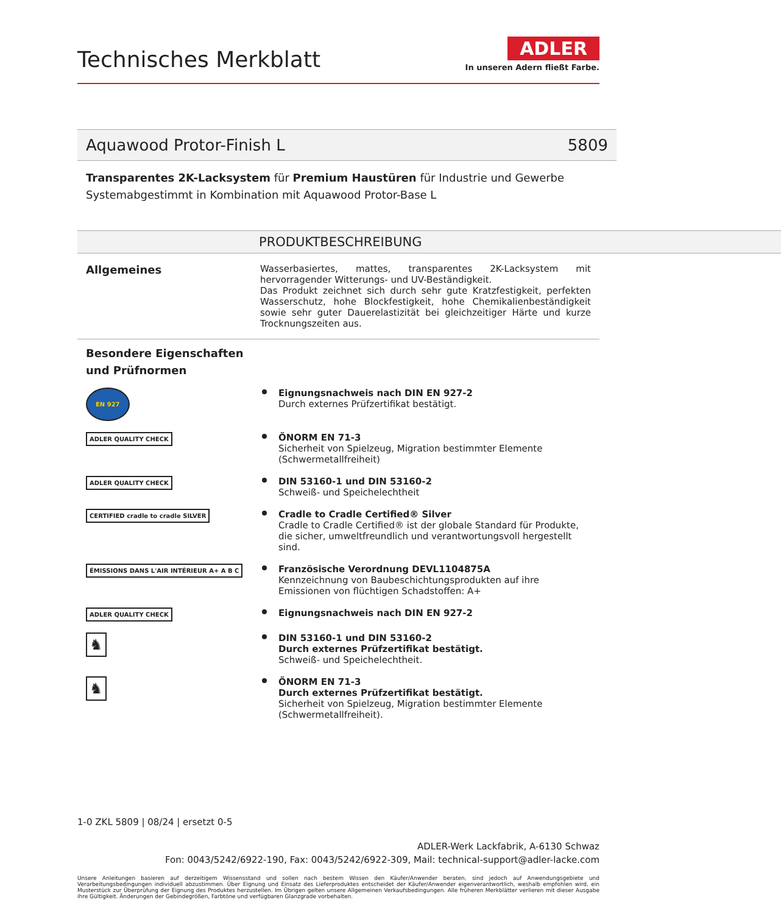Technisches Merkblatt
ADLER
In unseren Adern fließt Farbe.
Aquawood Protor-Finish L 5809
Transparentes 2K-Lacksystem für Premium Haustüren für Industrie und Gewerbe
Systemabgestimmt in Kombination mit Aquawood Protor-Base L
PRODUKTBESCHREIBUNG
Allgemeines
Wasserbasiertes, mattes, transparentes 2K-Lacksystem mit hervorragender Witterungs- und UV-Beständigkeit.
Das Produkt zeichnet sich durch sehr gute Kratzfestigkeit, perfekten Wasserschutz, hohe Blockfestigkeit, hohe Chemikalienbeständigkeit sowie sehr guter Dauerelastizität bei gleichzeitiger Härte und kurze Trocknungszeiten aus.
Besondere Eigenschaften und Prüfnormen
EN 927
Eignungsnachweis nach DIN EN 927-2
Durch externes Prüfzertifikat bestätigt.
ADLER QUALITY CHECK
ÖNORM EN 71-3
Sicherheit von Spielzeug, Migration bestimmter Elemente (Schwermetallfreiheit)
ADLER QUALITY CHECK
DIN 53160-1 und DIN 53160-2
Schweiß- und Speichelechtheit
CERTIFIED cradle to cradle SILVER
Cradle to Cradle Certified® Silver
Cradle to Cradle Certified® ist der globale Standard für Produkte, die sicher, umweltfreundlich und verantwortungsvoll hergestellt sind.
ÉMISSIONS DANS L'AIR INTÉRIEUR A+ A B C
Französische Verordnung DEVL1104875A
Kennzeichnung von Baubeschichtungsprodukten auf ihre Emissionen von flüchtigen Schadstoffen: A+
ADLER QUALITY CHECK
Eignungsnachweis nach DIN EN 927-2
♞
DIN 53160-1 und DIN 53160-2
Durch externes Prüfzertifikat bestätigt.
Schweiß- und Speichelechtheit.
♞
ÖNORM EN 71-3
Durch externes Prüfzertifikat bestätigt.
Sicherheit von Spielzeug, Migration bestimmter Elemente (Schwermetallfreiheit).
1-0 ZKL 5809 | 08/24 | ersetzt 0-5
ADLER-Werk Lackfabrik, A-6130 Schwaz
Fon: 0043/5242/6922-190, Fax: 0043/5242/6922-309, Mail: technical-support@adler-lacke.com
Unsere Anleitungen basieren auf derzeitigem Wissensstand und sollen nach bestem Wissen den Käufer/Anwender beraten, sind jedoch auf Anwendungsgebiete und Verarbeitungsbedingungen individuell abzustimmen. Über Eignung und Einsatz des Lieferproduktes entscheidet der Käufer/Anwender eigenverantwortlich, weshalb empfohlen wird, ein Musterstück zur Überprüfung der Eignung des Produktes herzustellen. Im Übrigen gelten unsere Allgemeinen Verkaufsbedingungen. Alle früheren Merkblätter verlieren mit dieser Ausgabe ihre Gültigkeit. Änderungen der Gebindegrößen, Farbtöne und verfügbaren Glanzgrade vorbehalten.